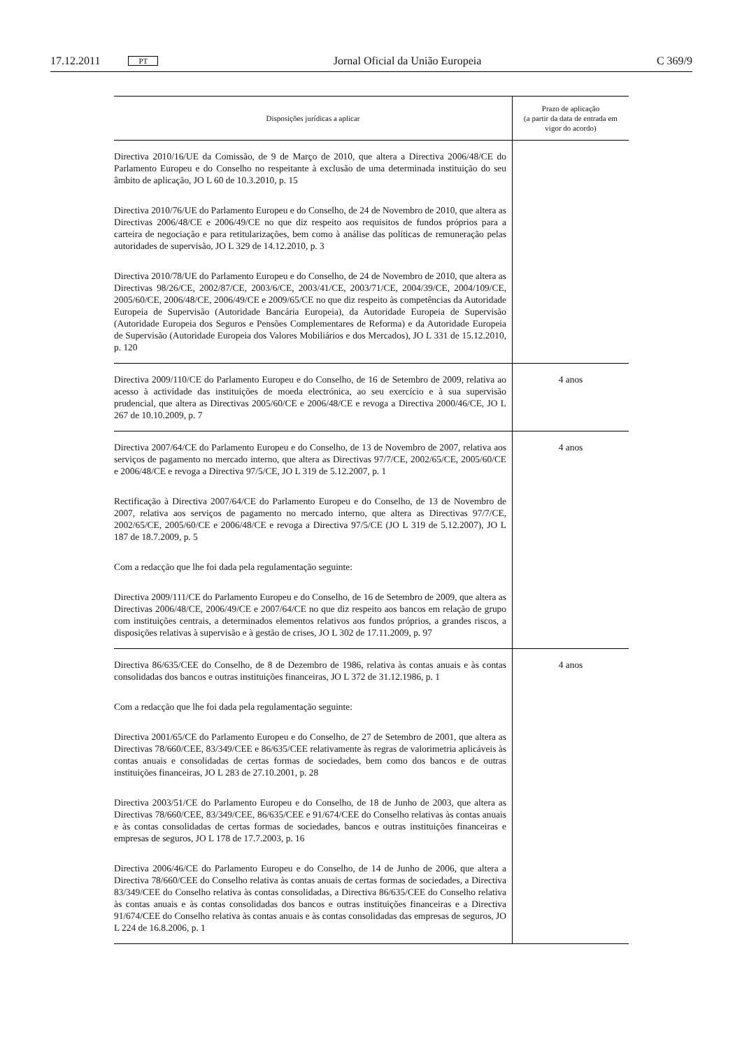17.12.2011 PT Jornal Oficial da União Europeia C 369/9
| Disposições jurídicas a aplicar | Prazo de aplicação (a partir da data de entrada em vigor do acordo) |
| --- | --- |
| Directiva 2010/16/UE da Comissão, de 9 de Março de 2010, que altera a Directiva 2006/48/CE do Parlamento Europeu e do Conselho no respeitante à exclusão de uma determinada instituição do seu âmbito de aplicação, JO L 60 de 10.3.2010, p. 15 Directiva 2010/76/UE do Parlamento Europeu e do Conselho, de 24 de Novembro de 2010, que altera as Directivas 2006/48/CE e 2006/49/CE no que diz respeito aos requisitos de fundos próprios para a carteira de negociação e para retitularizações, bem como à análise das políticas de remuneração pelas autoridades de supervisão, JO L 329 de 14.12.2010, p. 3 Directiva 2010/78/UE do Parlamento Europeu e do Conselho, de 24 de Novembro de 2010, que altera as Directivas 98/26/CE, 2002/87/CE, 2003/6/CE, 2003/41/CE, 2003/71/CE, 2004/39/CE, 2004/109/CE, 2005/60/CE, 2006/48/CE, 2006/49/CE e 2009/65/CE no que diz respeito às competências da Autoridade Europeia de Supervisão (Autoridade Bancária Europeia), da Autoridade Europeia de Supervisão (Autoridade Europeia dos Seguros e Pensões Complementares de Reforma) e da Autoridade Europeia de Supervisão (Autoridade Europeia dos Valores Mobiliários e dos Mercados), JO L 331 de 15.12.2010, p. 120 | |
| Directiva 2009/110/CE do Parlamento Europeu e do Conselho, de 16 de Setembro de 2009, relativa ao acesso à actividade das instituições de moeda electrónica, ao seu exercício e à sua supervisão prudencial, que altera as Directivas 2005/60/CE e 2006/48/CE e revoga a Directiva 2000/46/CE, JO L 267 de 10.10.2009, p. 7 | 4 anos |
| Directiva 2007/64/CE do Parlamento Europeu e do Conselho, de 13 de Novembro de 2007, relativa aos serviços de pagamento no mercado interno, que altera as Directivas 97/7/CE, 2002/65/CE, 2005/60/CE e 2006/48/CE e revoga a Directiva 97/5/CE, JO L 319 de 5.12.2007, p. 1 Rectificação à Directiva 2007/64/CE do Parlamento Europeu e do Conselho, de 13 de Novembro de 2007, relativa aos serviços de pagamento no mercado interno, que altera as Directivas 97/7/CE, 2002/65/CE, 2005/60/CE e 2006/48/CE e revoga a Directiva 97/5/CE (JO L 319 de 5.12.2007), JO L 187 de 18.7.2009, p. 5 Com a redacção que lhe foi dada pela regulamentação seguinte: Directiva 2009/111/CE do Parlamento Europeu e do Conselho, de 16 de Setembro de 2009, que altera as Directivas 2006/48/CE, 2006/49/CE e 2007/64/CE no que diz respeito aos bancos em relação de grupo com instituições centrais, a determinados elementos relativos aos fundos próprios, a grandes riscos, a disposições relativas à supervisão e à gestão de crises, JO L 302 de 17.11.2009, p. 97 | 4 anos |
| Directiva 86/635/CEE do Conselho, de 8 de Dezembro de 1986, relativa às contas anuais e às contas consolidadas dos bancos e outras instituições financeiras, JO L 372 de 31.12.1986, p. 1 Com a redacção que lhe foi dada pela regulamentação seguinte: Directiva 2001/65/CE do Parlamento Europeu e do Conselho, de 27 de Setembro de 2001, que altera as Directivas 78/660/CEE, 83/349/CEE e 86/635/CEE relativamente às regras de valorimetria aplicáveis às contas anuais e consolidadas de certas formas de sociedades, bem como dos bancos e de outras instituições financeiras, JO L 283 de 27.10.2001, p. 28 Directiva 2003/51/CE do Parlamento Europeu e do Conselho, de 18 de Junho de 2003, que altera as Directivas 78/660/CEE, 83/349/CEE, 86/635/CEE e 91/674/CEE do Conselho relativas às contas anuais e às contas consolidadas de certas formas de sociedades, bancos e outras instituições financeiras e empresas de seguros, JO L 178 de 17.7.2003, p. 16 Directiva 2006/46/CE do Parlamento Europeu e do Conselho, de 14 de Junho de 2006, que altera a Directiva 78/660/CEE do Conselho relativa às contas anuais de certas formas de sociedades, a Directiva 83/349/CEE do Conselho relativa às contas consolidadas, a Directiva 86/635/CEE do Conselho relativa às contas anuais e às contas consolidadas dos bancos e outras instituições financeiras e a Directiva 91/674/CEE do Conselho relativa às contas anuais e às contas consolidadas das empresas de seguros, JO L 224 de 16.8.2006, p. 1 | 4 anos |